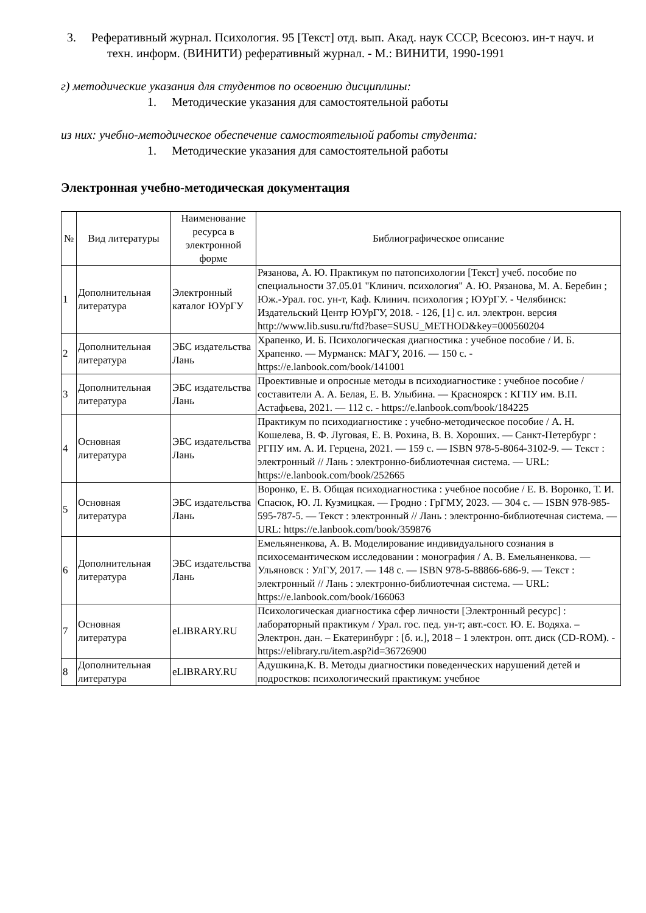3. Реферативный журнал. Психология. 95 [Текст] отд. вып. Акад. наук СССР, Всесоюз. ин-т науч. и техн. информ. (ВИНИТИ) реферативный журнал. - М.: ВИНИТИ, 1990-1991
г) методические указания для студентов по освоению дисциплины:
1. Методические указания для самостоятельной работы
из них: учебно-методическое обеспечение самостоятельной работы студента:
1. Методические указания для самостоятельной работы
Электронная учебно-методическая документация
| № | Вид литературы | Наименование ресурса в электронной форме | Библиографическое описание |
| --- | --- | --- | --- |
| 1 | Дополнительная литература | Электронный каталог ЮУрГУ | Рязанова, А. Ю. Практикум по патопсихологии [Текст] учеб. пособие по специальности 37.05.01 "Клинич. психология" А. Ю. Рязанова, М. А. Беребин ; Юж.-Урал. гос. ун-т, Каф. Клинич. психология ; ЮУрГУ. - Челябинск: Издательский Центр ЮУрГУ, 2018. - 126, [1] с. ил. электрон. версия http://www.lib.susu.ru/ftd?base=SUSU_METHOD&key=000560204 |
| 2 | Дополнительная литература | ЭБС издательства Лань | Храпенко, И. Б. Психологическая диагностика : учебное пособие / И. Б. Храпенко. — Мурманск: МАГУ, 2016. — 150 с. - https://e.lanbook.com/book/141001 |
| 3 | Дополнительная литература | ЭБС издательства Лань | Проективные и опросные методы в психодиагностике : учебное пособие / составители А. А. Белая, Е. В. Улыбина. — Красноярск : КГПУ им. В.П. Астафьева, 2021. — 112 с. - https://e.lanbook.com/book/184225 |
| 4 | Основная литература | ЭБС издательства Лань | Практикум по психодиагностике : учебно-методическое пособие / А. Н. Кошелева, В. Ф. Луговая, Е. В. Рохина, В. В. Хороших. — Санкт-Петербург : РГПУ им. А. И. Герцена, 2021. — 159 с. — ISBN 978-5-8064-3102-9. — Текст : электронный // Лань : электронно-библиотечная система. — URL: https://e.lanbook.com/book/252665 |
| 5 | Основная литература | ЭБС издательства Лань | Воронко, Е. В. Общая психодиагностика : учебное пособие / Е. В. Воронко, Т. И. Спасюк, Ю. Л. Кузмицкая. — Гродно : ГрГМУ, 2023. — 304 с. — ISBN 978-985-595-787-5. — Текст : электронный // Лань : электронно-библиотечная система. — URL: https://e.lanbook.com/book/359876 |
| 6 | Дополнительная литература | ЭБС издательства Лань | Емельяненкова, А. В. Моделирование индивидуального сознания в психосемантическом исследовании : монография / А. В. Емельяненкова. — Ульяновск : УлГУ, 2017. — 148 с. — ISBN 978-5-88866-686-9. — Текст : электронный // Лань : электронно-библиотечная система. — URL: https://e.lanbook.com/book/166063 |
| 7 | Основная литература | eLIBRARY.RU | Психологическая диагностика сфер личности [Электронный ресурс] : лабораторный практикум / Урал. гос. пед. ун-т; авт.-сост. Ю. Е. Водяха. – Электрон. дан. – Екатеринбург : [б. и.], 2018 – 1 электрон. опт. диск (CD-ROM). - https://elibrary.ru/item.asp?id=36726900 |
| 8 | Дополнительная литература | eLIBRARY.RU | Адушкина,К. В. Методы диагностики поведенческих нарушений детей и подростков: психологический практикум: учебное |